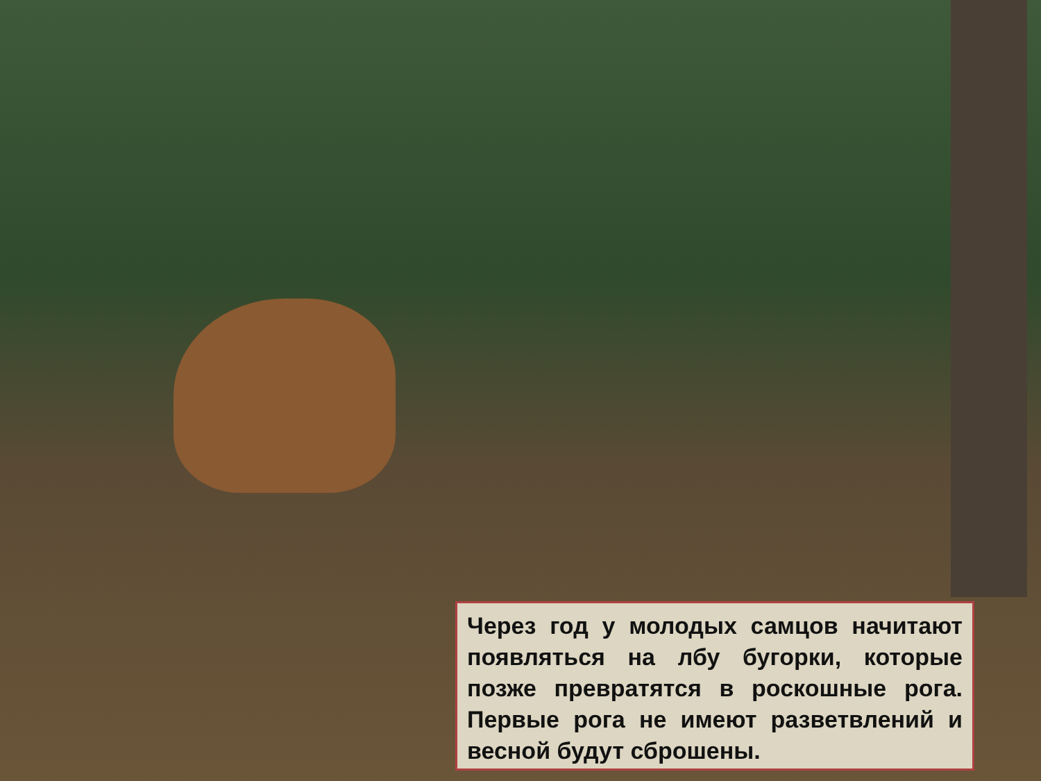Через год у молодых самцов начитают появляться на лбу бугорки, которые позже превратятся в роскошные рога. Первые рога не имеют разветвлений и весной будут сброшены.